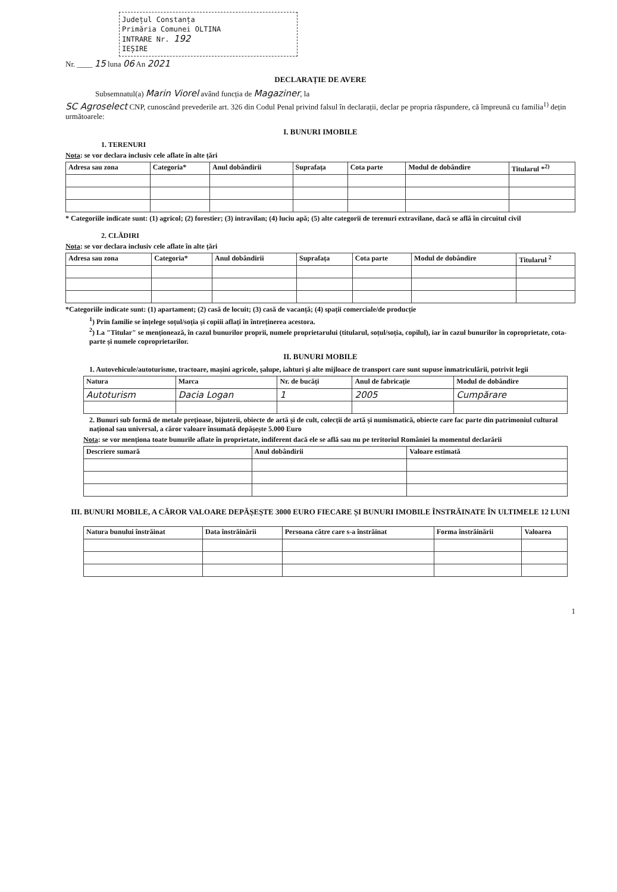Județul Constanța
Primăria Comunei OLTINA
INTRARE Nr. 192
IEȘIRE
Nr. ____ 15 luna 06 An 2021
DECLARAȚIE DE AVERE
Subsemnatul(a) Marin Viorel având funcția de Magaziner, la
SC Agroselect CNP, cunoscând prevederile art. 326 din Codul Penal privind falsul în declarații, declar pe propria răspundere, că împreună cu familia<sup>1)</sup> dețin următoarele:
I. BUNURI IMOBILE
1. TERENURI
Nota: se vor declara inclusiv cele aflate în alte țări
| Adresa sau zona | Categoria* | Anul dobândirii | Suprafața | Cota parte | Modul de dobândire | Titularul *<sup>2)</sup> |
| --- | --- | --- | --- | --- | --- | --- |
* Categoriile indicate sunt: (1) agricol; (2) forestier; (3) intravilan; (4) luciu apă; (5) alte categorii de terenuri extravilane, dacă se află în circuitul civil
2. CLĂDIRI
Nota: se vor declara inclusiv cele aflate în alte țări
| Adresa sau zona | Categoria* | Anul dobândirii | Suprafața | Cota parte | Modul de dobândire | Titularul <sup>2</sup> |
| --- | --- | --- | --- | --- | --- | --- |
*Categoriile indicate sunt: (1) apartament; (2) casă de locuit; (3) casă de vacanță; (4) spații comerciale/de producție
<sup>1</sup>) Prin familie se înțelege soțul/soția și copiii aflați în întreținerea acestora.
<sup>2</sup>) La "Titular" se menționează, în cazul bunurilor proprii, numele proprietarului (titularul, soțul/soția, copilul), iar în cazul bunurilor în coproprietate, cota-parte și numele coproprietarilor.
II. BUNURI MOBILE
1. Autovehicule/autoturisme, tractoare, mașini agricole, șalupe, iahturi și alte mijloace de transport care sunt supuse înmatriculării, potrivit legii
| Natura | Marca | Nr. de bucăți | Anul de fabricație | Modul de dobândire |
| --- | --- | --- | --- | --- |
| Autoturism | Dacia Logan | 1 | 2005 | Cumpărare |
2. Bunuri sub formă de metale prețioase, bijuterii, obiecte de artă și de cult, colecții de artă și numismatică, obiecte care fac parte din patrimoniul cultural național sau universal, a căror valoare însumată depășește 5.000 Euro
Nota: se vor menționa toate bunurile aflate în proprietate, indiferent dacă ele se află sau nu pe teritoriul României la momentul declarării
| Descriere sumară | Anul dobândirii | Valoare estimată |
| --- | --- | --- |
III. BUNURI MOBILE, A CĂROR VALOARE DEPĂȘEȘTE 3000 EURO FIECARE ȘI BUNURI IMOBILE ÎNSTRĂINATE ÎN ULTIMELE 12 LUNI
| Natura bunului înstrăinat | Data înstrăinării | Persoana către care s-a înstrăinat | Forma înstrăinării | Valoarea |
| --- | --- | --- | --- | --- |
1